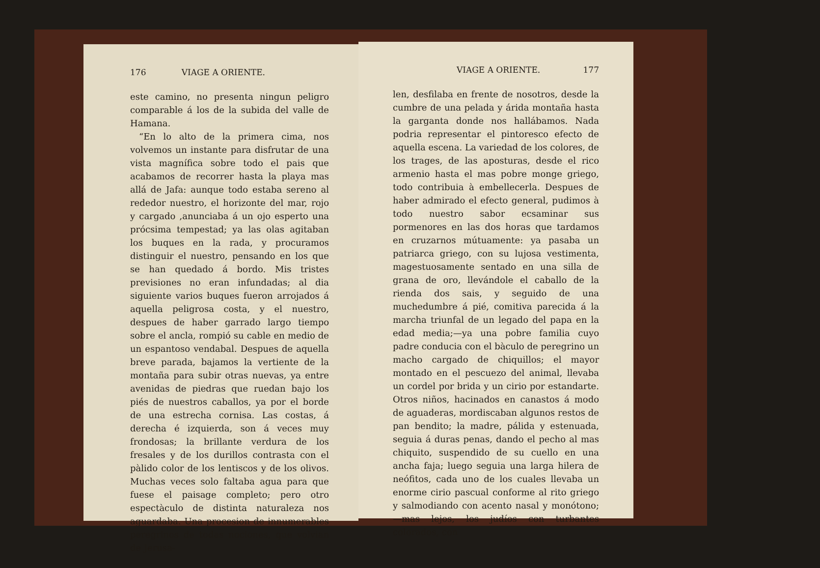176 VIAGE A ORIENTE.
este camino, no presenta ningun peligro comparable á los de la subida del valle de Hamana.
“En lo alto de la primera cima, nos volvemos un instante para disfrutar de una vista magnífica sobre todo el pais que acabamos de recorrer hasta la playa mas allá de Jafa: aunque todo estaba sereno al rededor nuestro, el horizonte del mar, rojo y cargado ,anunciaba á un ojo esperto una prócsima tempestad; ya las olas agitaban los buques en la rada, y procuramos distinguir el nuestro, pensando en los que se han quedado á bordo. Mis tristes previsiones no eran infundadas; al dia siguiente varios buques fueron arrojados á aquella peligrosa costa, y el nuestro, despues de haber garrado largo tiempo sobre el ancla, rompió su cable en medio de un espantoso vendabal. Despues de aquella breve parada, bajamos la vertiente de la montaña para subir otras nuevas, ya entre avenidas de piedras que ruedan bajo los piés de nuestros caballos, ya por el borde de una estrecha cornisa. Las costas, á derecha é izquierda, son á veces muy frondosas; la brillante verdura de los fresales y de los durillos contrasta con el pàlido color de los lentiscos y de los olivos. Muchas veces solo faltaba agua para que fuese el paisage completo; pero otro espectàculo de distinta naturaleza nos aguardaba. Una procesion de innumerables peregrinos de todas nociones, que volvian de Jerusa-
VIAGE A ORIENTE. 177
len, desfilaba en frente de nosotros, desde la cumbre de una pelada y árida montaña hasta la garganta donde nos hallábamos. Nada podria representar el pintoresco efecto de aquella escena. La variedad de los colores, de los trages, de las aposturas, desde el rico armenio hasta el mas pobre monge griego, todo contribuia à embellecerla. Despues de haber admirado el efecto general, pudimos à todo nuestro sabor ecsaminar sus pormenores en las dos horas que tardamos en cruzarnos mútuamente: ya pasaba un patriarca griego, con su lujosa vestimenta, magestuosamente sentado en una silla de grana de oro, llevándole el caballo de la rienda dos sais, y seguido de una muchedumbre á pié, comitiva parecida á la marcha triunfal de un legado del papa en la edad media;—ya una pobre familia cuyo padre conducia con el bàculo de peregrino un macho cargado de chiquillos; el mayor montado en el pescuezo del animal, llevaba un cordel por brida y un cirio por estandarte. Otros niños, hacinados en canastos á modo de aguaderas, mordiscaban algunos restos de pan bendito; la madre, pálida y estenuada, seguia á duras penas, dando el pecho al mas chiquito, suspendido de su cuello en una ancha faja; luego seguia una larga hilera de neófitos, cada uno de los cuales llevaba un enorme cirio pascual conforme al rito griego y salmodiando con acento nasal y monótono;—mas lejos, los judíos con turbantes colorados, con